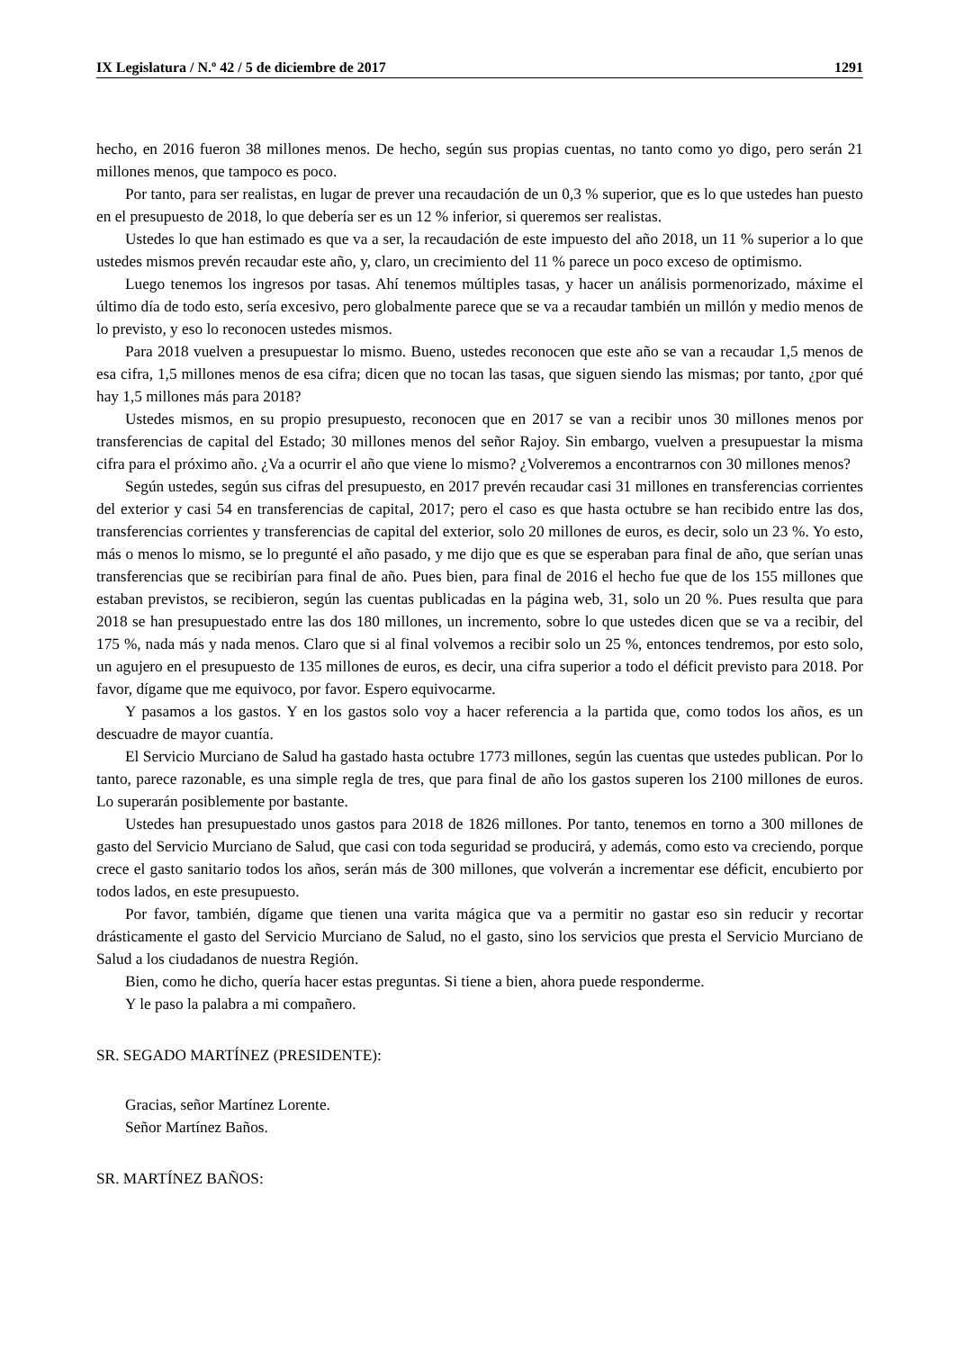IX Legislatura / N.º 42 / 5 de diciembre de 2017 1291
hecho, en 2016 fueron 38 millones menos. De hecho, según sus propias cuentas, no tanto como yo digo, pero serán 21 millones menos, que tampoco es poco.
Por tanto, para ser realistas, en lugar de prever una recaudación de un 0,3 % superior, que es lo que ustedes han puesto en el presupuesto de 2018, lo que debería ser es un 12 % inferior, si queremos ser realistas.
Ustedes lo que han estimado es que va a ser, la recaudación de este impuesto del año 2018, un 11 % superior a lo que ustedes mismos prevén recaudar este año, y, claro, un crecimiento del 11 % parece un poco exceso de optimismo.
Luego tenemos los ingresos por tasas. Ahí tenemos múltiples tasas, y hacer un análisis pormenorizado, máxime el último día de todo esto, sería excesivo, pero globalmente parece que se va a recaudar también un millón y medio menos de lo previsto, y eso lo reconocen ustedes mismos.
Para 2018 vuelven a presupuestar lo mismo. Bueno, ustedes reconocen que este año se van a recaudar 1,5 menos de esa cifra, 1,5 millones menos de esa cifra; dicen que no tocan las tasas, que siguen siendo las mismas; por tanto, ¿por qué hay 1,5 millones más para 2018?
Ustedes mismos, en su propio presupuesto, reconocen que en 2017 se van a recibir unos 30 millones menos por transferencias de capital del Estado; 30 millones menos del señor Rajoy. Sin embargo, vuelven a presupuestar la misma cifra para el próximo año. ¿Va a ocurrir el año que viene lo mismo? ¿Volveremos a encontrarnos con 30 millones menos?
Según ustedes, según sus cifras del presupuesto, en 2017 prevén recaudar casi 31 millones en transferencias corrientes del exterior y casi 54 en transferencias de capital, 2017; pero el caso es que hasta octubre se han recibido entre las dos, transferencias corrientes y transferencias de capital del exterior, solo 20 millones de euros, es decir, solo un 23 %. Yo esto, más o menos lo mismo, se lo pregunté el año pasado, y me dijo que es que se esperaban para final de año, que serían unas transferencias que se recibirían para final de año. Pues bien, para final de 2016 el hecho fue que de los 155 millones que estaban previstos, se recibieron, según las cuentas publicadas en la página web, 31, solo un 20 %. Pues resulta que para 2018 se han presupuestado entre las dos 180 millones, un incremento, sobre lo que ustedes dicen que se va a recibir, del 175 %, nada más y nada menos. Claro que si al final volvemos a recibir solo un 25 %, entonces tendremos, por esto solo, un agujero en el presupuesto de 135 millones de euros, es decir, una cifra superior a todo el déficit previsto para 2018. Por favor, dígame que me equivoco, por favor. Espero equivocarme.
Y pasamos a los gastos. Y en los gastos solo voy a hacer referencia a la partida que, como todos los años, es un descuadre de mayor cuantía.
El Servicio Murciano de Salud ha gastado hasta octubre 1773 millones, según las cuentas que ustedes publican. Por lo tanto, parece razonable, es una simple regla de tres, que para final de año los gastos superen los 2100 millones de euros. Lo superarán posiblemente por bastante.
Ustedes han presupuestado unos gastos para 2018 de 1826 millones. Por tanto, tenemos en torno a 300 millones de gasto del Servicio Murciano de Salud, que casi con toda seguridad se producirá, y además, como esto va creciendo, porque crece el gasto sanitario todos los años, serán más de 300 millones, que volverán a incrementar ese déficit, encubierto por todos lados, en este presupuesto.
Por favor, también, dígame que tienen una varita mágica que va a permitir no gastar eso sin reducir y recortar drásticamente el gasto del Servicio Murciano de Salud, no el gasto, sino los servicios que presta el Servicio Murciano de Salud a los ciudadanos de nuestra Región.
Bien, como he dicho, quería hacer estas preguntas. Si tiene a bien, ahora puede responderme.
Y le paso la palabra a mi compañero.
SR. SEGADO MARTÍNEZ (PRESIDENTE):
Gracias, señor Martínez Lorente.
Señor Martínez Baños.
SR. MARTÍNEZ BAÑOS: